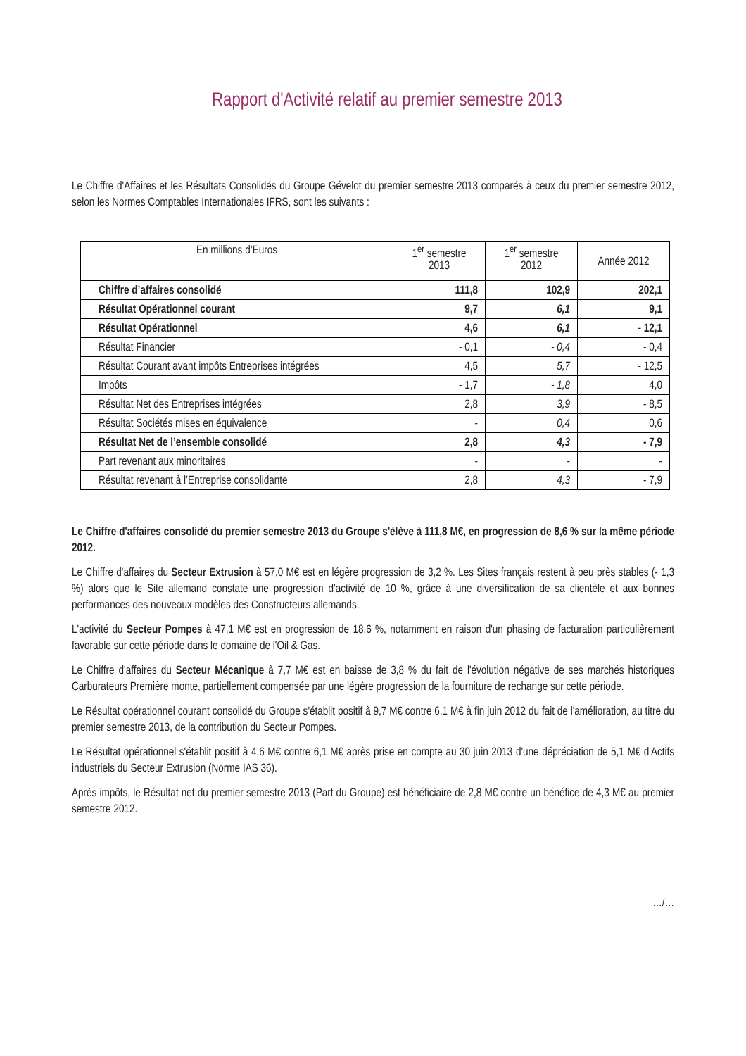Rapport d'Activité relatif au premier semestre 2013
Le Chiffre d'Affaires et les Résultats Consolidés du Groupe Gévelot du premier semestre 2013 comparés à ceux du premier semestre 2012, selon les Normes Comptables Internationales IFRS, sont les suivants :
| En millions d’Euros | 1<sup>er</sup> semestre 2013 | 1<sup>er</sup> semestre 2012 | Année 2012 |
| --- | --- | --- | --- |
| Chiffre d’affaires consolidé | 111,8 | 102,9 | 202,1 |
| Résultat Opérationnel courant | 9,7 | 6,1 | 9,1 |
| Résultat Opérationnel | 4,6 | 6,1 | - 12,1 |
| Résultat Financier | - 0,1 | - 0,4 | - 0,4 |
| Résultat Courant avant impôts Entreprises intégrées | 4,5 | 5,7 | - 12,5 |
| Impôts | - 1,7 | - 1,8 | 4,0 |
| Résultat Net des Entreprises intégrées | 2,8 | 3,9 | - 8,5 |
| Résultat Sociétés mises en équivalence | - | 0,4 | 0,6 |
| Résultat Net de l’ensemble consolidé | 2,8 | 4,3 | - 7,9 |
| Part revenant aux minoritaires | - | - | - |
| Résultat revenant à l’Entreprise consolidante | 2,8 | 4,3 | - 7,9 |
Le Chiffre d'affaires consolidé du premier semestre 2013 du Groupe s'élève à 111,8 M€, en progression de 8,6 % sur la même période 2012.
Le Chiffre d'affaires du Secteur Extrusion à 57,0 M€ est en légère progression de 3,2 %. Les Sites français restent à peu près stables (- 1,3 %) alors que le Site allemand constate une progression d'activité de 10 %, grâce à une diversification de sa clientèle et aux bonnes performances des nouveaux modèles des Constructeurs allemands.
L'activité du Secteur Pompes à 47,1 M€ est en progression de 18,6 %, notamment en raison d'un phasing de facturation particulièrement favorable sur cette période dans le domaine de l'Oil & Gas.
Le Chiffre d'affaires du Secteur Mécanique à 7,7 M€ est en baisse de 3,8 % du fait de l'évolution négative de ses marchés historiques Carburateurs Première monte, partiellement compensée par une légère progression de la fourniture de rechange sur cette période.
Le Résultat opérationnel courant consolidé du Groupe s'établit positif à 9,7 M€ contre 6,1 M€ à fin juin 2012 du fait de l'amélioration, au titre du premier semestre 2013, de la contribution du Secteur Pompes.
Le Résultat opérationnel s'établit positif à 4,6 M€ contre 6,1 M€ après prise en compte au 30 juin 2013 d'une dépréciation de 5,1 M€ d'Actifs industriels du Secteur Extrusion (Norme IAS 36).
Après impôts, le Résultat net du premier semestre 2013 (Part du Groupe) est bénéficiaire de 2,8 M€ contre un bénéfice de 4,3 M€ au premier semestre 2012.
…/…